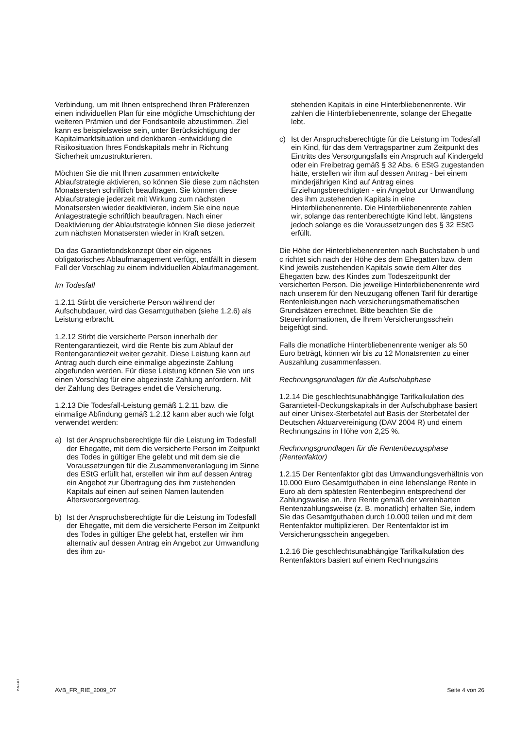Verbindung, um mit Ihnen entsprechend Ihren Präferenzen einen individuellen Plan für eine mögliche Umschichtung der weiteren Prämien und der Fondsanteile abzustimmen. Ziel kann es beispielsweise sein, unter Berücksichtigung der Kapitalmarktsituation und denkbaren -entwicklung die Risikosituation Ihres Fondskapitals mehr in Richtung Sicherheit umzustrukturieren.
Möchten Sie die mit Ihnen zusammen entwickelte Ablaufstrategie aktivieren, so können Sie diese zum nächsten Monatsersten schriftlich beauftragen. Sie können diese Ablaufstrategie jederzeit mit Wirkung zum nächsten Monatsersten wieder deaktivieren, indem Sie eine neue Anlagestrategie schriftlich beauftragen. Nach einer Deaktivierung der Ablaufstrategie können Sie diese jederzeit zum nächsten Monatsersten wieder in Kraft setzen.
Da das Garantiefondskonzept über ein eigenes obligatorisches Ablaufmanagement verfügt, entfällt in diesem Fall der Vorschlag zu einem individuellen Ablaufmanagement.
Im Todesfall
1.2.11 Stirbt die versicherte Person während der Aufschubdauer, wird das Gesamtguthaben (siehe 1.2.6) als Leistung erbracht.
1.2.12 Stirbt die versicherte Person innerhalb der Rentengarantiezeit, wird die Rente bis zum Ablauf der Rentengarantiezeit weiter gezahlt. Diese Leistung kann auf Antrag auch durch eine einmalige abgezinste Zahlung abgefunden werden. Für diese Leistung können Sie von uns einen Vorschlag für eine abgezinste Zahlung anfordern. Mit der Zahlung des Betrages endet die Versicherung.
1.2.13 Die Todesfall-Leistung gemäß 1.2.11 bzw. die einmalige Abfindung gemäß 1.2.12 kann aber auch wie folgt verwendet werden:
a) Ist der Anspruchsberechtigte für die Leistung im Todesfall der Ehegatte, mit dem die versicherte Person im Zeitpunkt des Todes in gültiger Ehe gelebt und mit dem sie die Voraussetzungen für die Zusammenveranlagung im Sinne des EStG erfüllt hat, erstellen wir ihm auf dessen Antrag ein Angebot zur Übertragung des ihm zustehenden Kapitals auf einen auf seinen Namen lautenden Altersvorsorgevertrag.
b) Ist der Anspruchsberechtigte für die Leistung im Todesfall der Ehegatte, mit dem die versicherte Person im Zeitpunkt des Todes in gültiger Ehe gelebt hat, erstellen wir ihm alternativ auf dessen Antrag ein Angebot zur Umwandlung des ihm zu-
stehenden Kapitals in eine Hinterbliebenenrente. Wir zahlen die Hinterbliebenenrente, solange der Ehegatte lebt.
c) Ist der Anspruchsberechtigte für die Leistung im Todesfall ein Kind, für das dem Vertragspartner zum Zeitpunkt des Eintritts des Versorgungsfalls ein Anspruch auf Kindergeld oder ein Freibetrag gemäß § 32 Abs. 6 EStG zugestanden hätte, erstellen wir ihm auf dessen Antrag - bei einem minderjährigen Kind auf Antrag eines Erziehungsberechtigten - ein Angebot zur Umwandlung des ihm zustehenden Kapitals in eine Hinterbliebenenrente. Die Hinterbliebenenrente zahlen wir, solange das rentenberechtigte Kind lebt, längstens jedoch solange es die Voraussetzungen des § 32 EStG erfüllt.
Die Höhe der Hinterbliebenenrenten nach Buchstaben b und c richtet sich nach der Höhe des dem Ehegatten bzw. dem Kind jeweils zustehenden Kapitals sowie dem Alter des Ehegatten bzw. des Kindes zum Todeszeitpunkt der versicherten Person. Die jeweilige Hinterbliebenenrente wird nach unserem für den Neuzugang offenen Tarif für derartige Rentenleistungen nach versicherungsmathematischen Grundsätzen errechnet. Bitte beachten Sie die Steuerinformationen, die Ihrem Versicherungsschein beigefügt sind.
Falls die monatliche Hinterbliebenenrente weniger als 50 Euro beträgt, können wir bis zu 12 Monatsrenten zu einer Auszahlung zusammenfassen.
Rechnungsgrundlagen für die Aufschubphase
1.2.14 Die geschlechtsunabhängige Tarifkalkulation des Garantieteil-Deckungskapitals in der Aufschubphase basiert auf einer Unisex-Sterbetafel auf Basis der Sterbetafel der Deutschen Aktuarvereinigung (DAV 2004 R) und einem Rechnungszins in Höhe von 2,25 %.
Rechnungsgrundlagen für die Rentenbezugsphase (Rentenfaktor)
1.2.15 Der Rentenfaktor gibt das Umwandlungsverhältnis von 10.000 Euro Gesamtguthaben in eine lebenslange Rente in Euro ab dem spätesten Rentenbeginn entsprechend der Zahlungsweise an. Ihre Rente gemäß der vereinbarten Rentenzahlungsweise (z. B. monatlich) erhalten Sie, indem Sie das Gesamtguthaben durch 10.000 teilen und mit dem Rentenfaktor multiplizieren. Der Rentenfaktor ist im Versicherungsschein angegeben.
1.2.16 Die geschlechtsunabhängige Tarifkalkulation des Rentenfaktors basiert auf einem Rechnungszins
P-S-1117
AVB_FR_RIE_2009_07 Seite 4 von 26